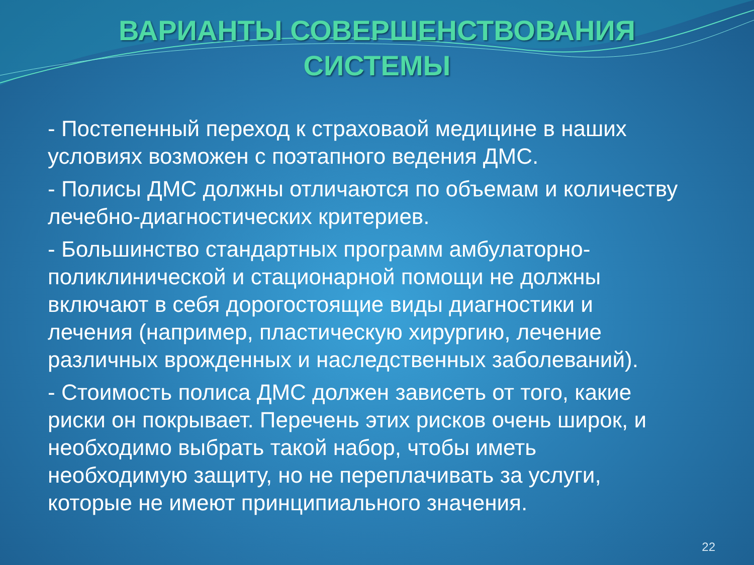ВАРИАНТЫ СОВЕРШЕНСТВОВАНИЯ
СИСТЕМЫ
- Постепенный переход к страховаой медицине в наших условиях возможен с поэтапного ведения ДМС.
- Полисы ДМС должны отличаются по объемам и количеству лечебно-диагностических критериев.
- Большинство стандартных программ амбулаторно-поликлинической и стационарной помощи не должны включают в себя дорогостоящие виды диагностики и лечения (например, пластическую хирургию, лечение различных врожденных и наследственных заболеваний).
- Стоимость полиса ДМС должен зависеть от того, какие риски он покрывает. Перечень этих рисков очень широк, и необходимо выбрать такой набор, чтобы иметь необходимую защиту, но не переплачивать за услуги, которые не имеют принципиального значения.
22